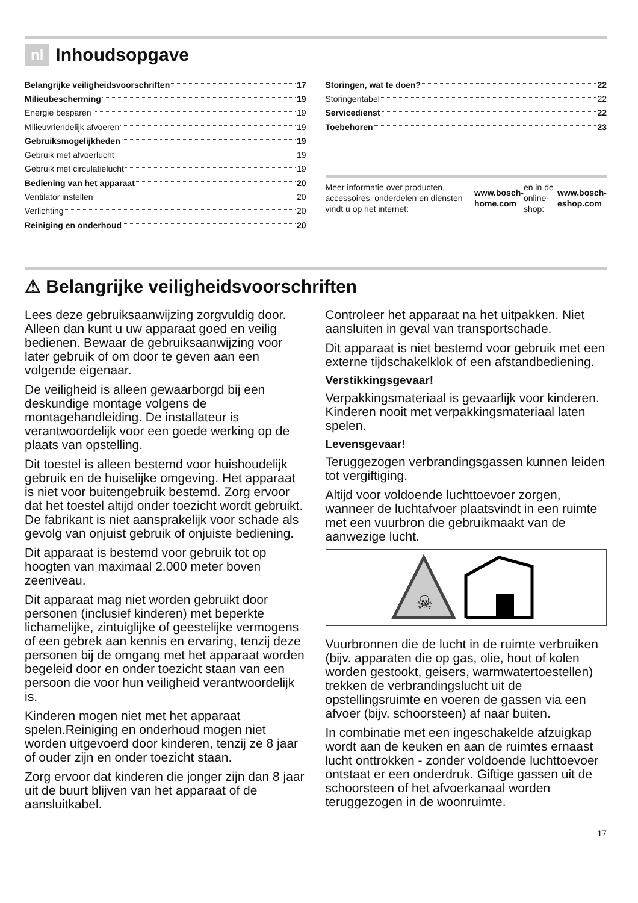nl Inhoudsopgave
Belangrijke veiligheidsvoorschriften 17
Milieubescherming 19
Energie besparen 19
Milieuvriendelijk afvoeren 19
Gebruiksmogelijkheden 19
Gebruik met afvoerlucht 19
Gebruik met circulatielucht 19
Bediening van het apparaat 20
Ventilator instellen 20
Verlichting 20
Reiniging en onderhoud 20
Storingen, wat te doen? 22
Storingentabel 22
Servicedienst 22
Toebehoren 23
Meer informatie over producten, accessoires, onderdelen en diensten vindt u op het internet: www.bosch-home.com en in de online-shop: www.bosch-eshop.com
⚠ Belangrijke veiligheidsvoorschriften
Lees deze gebruiksaanwijzing zorgvuldig door. Alleen dan kunt u uw apparaat goed en veilig bedienen. Bewaar de gebruiksaanwijzing voor later gebruik of om door te geven aan een volgende eigenaar.
De veiligheid is alleen gewaarborgd bij een deskundige montage volgens de montagehandleiding. De installateur is verantwoordelijk voor een goede werking op de plaats van opstelling.
Dit toestel is alleen bestemd voor huishoudelijk gebruik en de huiselijke omgeving. Het apparaat is niet voor buitengebruik bestemd. Zorg ervoor dat het toestel altijd onder toezicht wordt gebruikt. De fabrikant is niet aansprakelijk voor schade als gevolg van onjuist gebruik of onjuiste bediening.
Dit apparaat is bestemd voor gebruik tot op hoogten van maximaal 2.000 meter boven zeeniveau.
Dit apparaat mag niet worden gebruikt door personen (inclusief kinderen) met beperkte lichamelijke, zintuiglijke of geestelijke vermogens of een gebrek aan kennis en ervaring, tenzij deze personen bij de omgang met het apparaat worden begeleid door en onder toezicht staan van een persoon die voor hun veiligheid verantwoordelijk is.
Kinderen mogen niet met het apparaat spelen.Reiniging en onderhoud mogen niet worden uitgevoerd door kinderen, tenzij ze 8 jaar of ouder zijn en onder toezicht staan.
Zorg ervoor dat kinderen die jonger zijn dan 8 jaar uit de buurt blijven van het apparaat of de aansluitkabel.
Controleer het apparaat na het uitpakken. Niet aansluiten in geval van transportschade.
Dit apparaat is niet bestemd voor gebruik met een externe tijdschakelklok of een afstandbediening.
Verstikkingsgevaar!
Verpakkingsmateriaal is gevaarlijk voor kinderen. Kinderen nooit met verpakkingsmateriaal laten spelen.
Levensgevaar!
Teruggezogen verbrandingsgassen kunnen leiden tot vergiftiging.
Altijd voor voldoende luchttoevoer zorgen, wanneer de luchtafvoer plaatsvindt in een ruimte met een vuurbron die gebruikmaakt van de aanwezige lucht.
☠
Vuurbronnen die de lucht in de ruimte verbruiken (bijv. apparaten die op gas, olie, hout of kolen worden gestookt, geisers, warmwatertoestellen) trekken de verbrandingslucht uit de opstellingsruimte en voeren de gassen via een afvoer (bijv. schoorsteen) af naar buiten.
In combinatie met een ingeschakelde afzuigkap wordt aan de keuken en aan de ruimtes ernaast lucht onttrokken - zonder voldoende luchttoevoer ontstaat er een onderdruk. Giftige gassen uit de schoorsteen of het afvoerkanaal worden teruggezogen in de woonruimte.
17